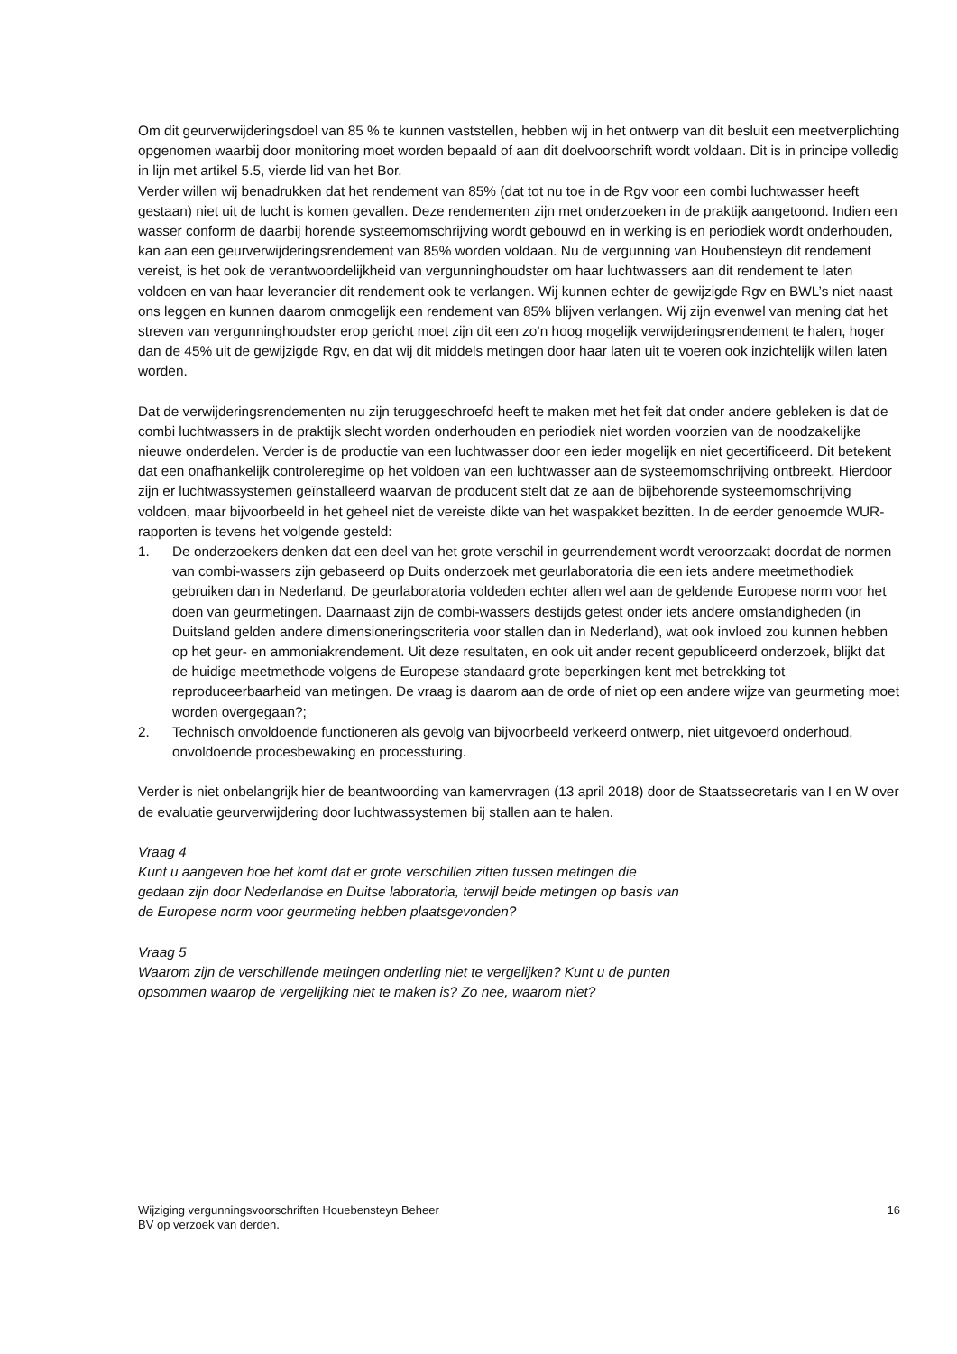Om dit geurverwijderingsdoel van 85 % te kunnen vaststellen, hebben wij in het ontwerp van dit besluit een meetverplichting opgenomen waarbij door monitoring moet worden bepaald of aan dit doelvoorschrift wordt voldaan. Dit is in principe volledig in lijn met artikel 5.5, vierde lid van het Bor.
Verder willen wij benadrukken dat het rendement van 85% (dat tot nu toe in de Rgv voor een combi luchtwasser heeft gestaan) niet uit de lucht is komen gevallen. Deze rendementen zijn met onderzoeken in de praktijk aangetoond. Indien een wasser conform de daarbij horende systeemomschrijving wordt gebouwd en in werking is en periodiek wordt onderhouden, kan aan een geurverwijderingsrendement van 85% worden voldaan. Nu de vergunning van Houbensteyn dit rendement vereist, is het ook de verantwoordelijkheid van vergunninghoudster om haar luchtwassers aan dit rendement te laten voldoen en van haar leverancier dit rendement ook te verlangen. Wij kunnen echter de gewijzigde Rgv en BWL’s niet naast ons leggen en kunnen daarom onmogelijk een rendement van 85% blijven verlangen. Wij zijn evenwel van mening dat het streven van vergunninghoudster erop gericht moet zijn dit een zo’n hoog mogelijk verwijderingsrendement te halen, hoger dan de 45% uit de gewijzigde Rgv, en dat wij dit middels metingen door haar laten uit te voeren ook inzichtelijk willen laten worden.
Dat de verwijderingsrendementen nu zijn teruggeschroefd heeft te maken met het feit dat onder andere gebleken is dat de combi luchtwassers in de praktijk slecht worden onderhouden en periodiek niet worden voorzien van de noodzakelijke nieuwe onderdelen. Verder is de productie van een luchtwasser door een ieder mogelijk en niet gecertificeerd. Dit betekent dat een onafhankelijk controleregime op het voldoen van een luchtwasser aan de systeemomschrijving ontbreekt. Hierdoor zijn er luchtwassystemen geïnstalleerd waarvan de producent stelt dat ze aan de bijbehorende systeemomschrijving voldoen, maar bijvoorbeeld in het geheel niet de vereiste dikte van het waspakket bezitten. In de eerder genoemde WUR-rapporten is tevens het volgende gesteld:
1. De onderzoekers denken dat een deel van het grote verschil in geurrendement wordt veroorzaakt doordat de normen van combi-wassers zijn gebaseerd op Duits onderzoek met geurlaboratoria die een iets andere meetmethodiek gebruiken dan in Nederland. De geurlaboratoria voldeden echter allen wel aan de geldende Europese norm voor het doen van geurmetingen. Daarnaast zijn de combi-wassers destijds getest onder iets andere omstandigheden (in Duitsland gelden andere dimensioneringscriteria voor stallen dan in Nederland), wat ook invloed zou kunnen hebben op het geur- en ammoniakrendement. Uit deze resultaten, en ook uit ander recent gepubliceerd onderzoek, blijkt dat de huidige meetmethode volgens de Europese standaard grote beperkingen kent met betrekking tot reproduceerbaarheid van metingen. De vraag is daarom aan de orde of niet op een andere wijze van geurmeting moet worden overgegaan?;
2. Technisch onvoldoende functioneren als gevolg van bijvoorbeeld verkeerd ontwerp, niet uitgevoerd onderhoud, onvoldoende procesbewaking en processturing.
Verder is niet onbelangrijk hier de beantwoording van kamervragen (13 april 2018) door de Staatssecretaris van I en W over de evaluatie geurverwijdering door luchtwassystemen bij stallen aan te halen.
Vraag 4
Kunt u aangeven hoe het komt dat er grote verschillen zitten tussen metingen die
gedaan zijn door Nederlandse en Duitse laboratoria, terwijl beide metingen op basis van
de Europese norm voor geurmeting hebben plaatsgevonden?
Vraag 5
Waarom zijn de verschillende metingen onderling niet te vergelijken? Kunt u de punten
opsommen waarop de vergelijking niet te maken is? Zo nee, waarom niet?
Wijziging vergunningsvoorschriften Houebensteyn Beheer
BV op verzoek van derden. 16